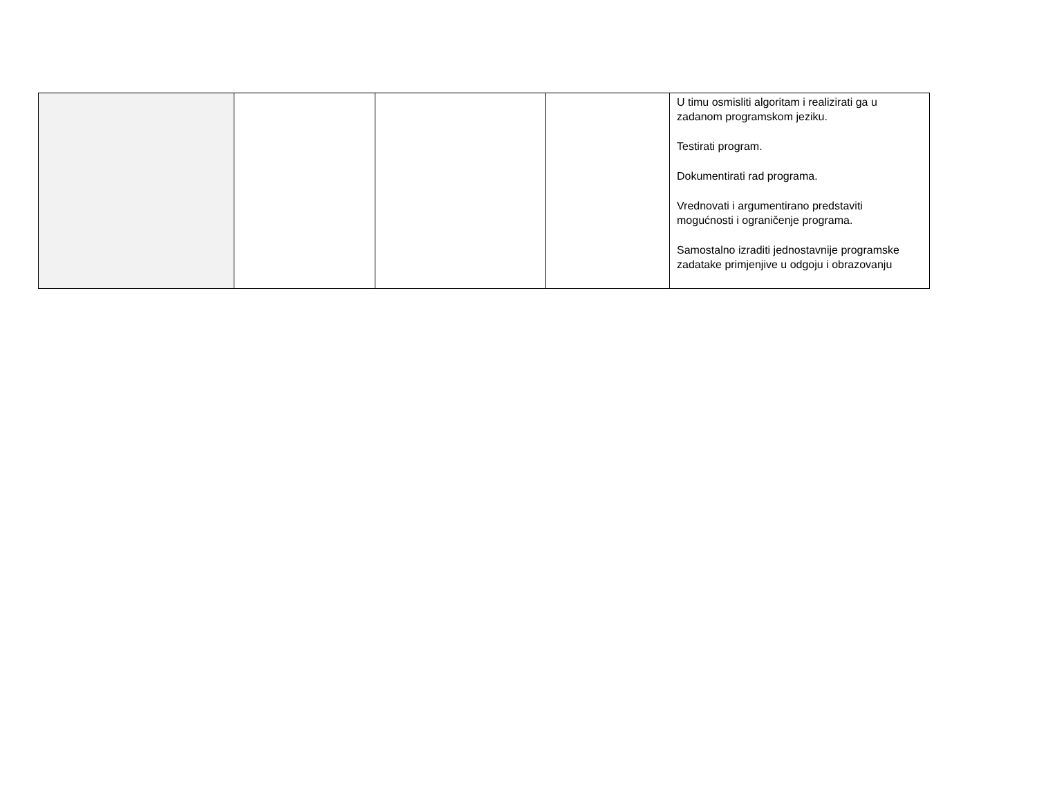| | | | | U timu osmisliti algoritam i realizirati ga u zadanom programskom jeziku. Testirati program. Dokumentirati rad programa. Vrednovati i argumentirano predstaviti mogućnosti i ograničenje programa. Samostalno izraditi jednostavnije programske zadatake primjenjive u odgoju i obrazovanju |